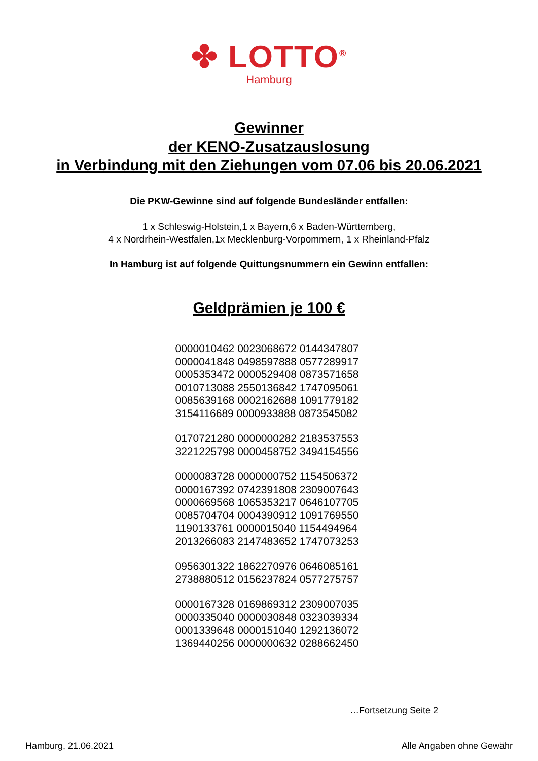✤ LOTTO<sup>®</sup>
Hamburg
Gewinner
der KENO-Zusatzauslosung
in Verbindung mit den Ziehungen vom 07.06 bis 20.06.2021
Die PKW-Gewinne sind auf folgende Bundesländer entfallen:
1 x Schleswig-Holstein,1 x Bayern,6 x Baden-Württemberg,
4 x Nordrhein-Westfalen,1x Mecklenburg-Vorpommern, 1 x Rheinland-Pfalz
In Hamburg ist auf folgende Quittungsnummern ein Gewinn entfallen:
Geldprämien je 100 €
0000010462 0023068672 0144347807
0000041848 0498597888 0577289917
0005353472 0000529408 0873571658
0010713088 2550136842 1747095061
0085639168 0002162688 1091779182
3154116689 0000933888 0873545082
0170721280 0000000282 2183537553
3221225798 0000458752 3494154556
0000083728 0000000752 1154506372
0000167392 0742391808 2309007643
0000669568 1065353217 0646107705
0085704704 0004390912 1091769550
1190133761 0000015040 1154494964
2013266083 2147483652 1747073253
0956301322 1862270976 0646085161
2738880512 0156237824 0577275757
0000167328 0169869312 2309007035
0000335040 0000030848 0323039334
0001339648 0000151040 1292136072
1369440256 0000000632 0288662450
…Fortsetzung Seite 2
Hamburg, 21.06.2021 Alle Angaben ohne Gewähr